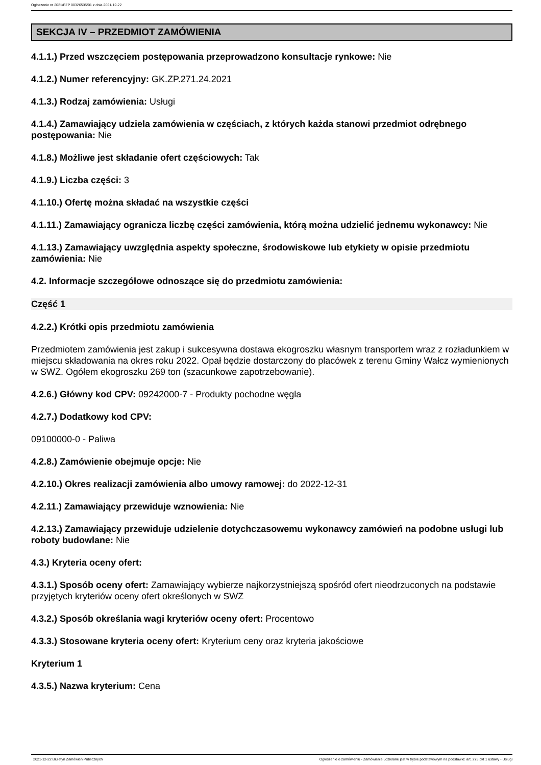Ogłoszenie nr 2021/BZP 00326535/01 z dnia 2021-12-22
SEKCJA IV – PRZEDMIOT ZAMÓWIENIA
4.1.1.) Przed wszczęciem postępowania przeprowadzono konsultacje rynkowe: Nie
4.1.2.) Numer referencyjny: GK.ZP.271.24.2021
4.1.3.) Rodzaj zamówienia: Usługi
4.1.4.) Zamawiający udziela zamówienia w częściach, z których każda stanowi przedmiot odrębnego postępowania: Nie
4.1.8.) Możliwe jest składanie ofert częściowych: Tak
4.1.9.) Liczba części: 3
4.1.10.) Ofertę można składać na wszystkie części
4.1.11.) Zamawiający ogranicza liczbę części zamówienia, którą można udzielić jednemu wykonawcy: Nie
4.1.13.) Zamawiający uwzględnia aspekty społeczne, środowiskowe lub etykiety w opisie przedmiotu zamówienia: Nie
4.2. Informacje szczegółowe odnoszące się do przedmiotu zamówienia:
Część 1
4.2.2.) Krótki opis przedmiotu zamówienia
Przedmiotem zamówienia jest zakup i sukcesywna dostawa ekogroszku własnym transportem wraz z rozładunkiem w miejscu składowania na okres roku 2022. Opał będzie dostarczony do placówek z terenu Gminy Wałcz wymienionych w SWZ. Ogółem ekogroszku 269 ton (szacunkowe zapotrzebowanie).
4.2.6.) Główny kod CPV: 09242000-7 - Produkty pochodne węgla
4.2.7.) Dodatkowy kod CPV:
09100000-0 - Paliwa
4.2.8.) Zamówienie obejmuje opcje: Nie
4.2.10.) Okres realizacji zamówienia albo umowy ramowej: do 2022-12-31
4.2.11.) Zamawiający przewiduje wznowienia: Nie
4.2.13.) Zamawiający przewiduje udzielenie dotychczasowemu wykonawcy zamówień na podobne usługi lub roboty budowlane: Nie
4.3.) Kryteria oceny ofert:
4.3.1.) Sposób oceny ofert: Zamawiający wybierze najkorzystniejszą spośród ofert nieodrzuconych na podstawie przyjętych kryteriów oceny ofert określonych w SWZ
4.3.2.) Sposób określania wagi kryteriów oceny ofert: Procentowo
4.3.3.) Stosowane kryteria oceny ofert: Kryterium ceny oraz kryteria jakościowe
Kryterium 1
4.3.5.) Nazwa kryterium: Cena
2021-12-22 Biuletyn Zamówień Publicznych
Ogłoszenie o zamówieniu - Zamówienie udzielane jest w trybie podstawowym na podstawie: art. 275 pkt 1 ustawy - Usługi